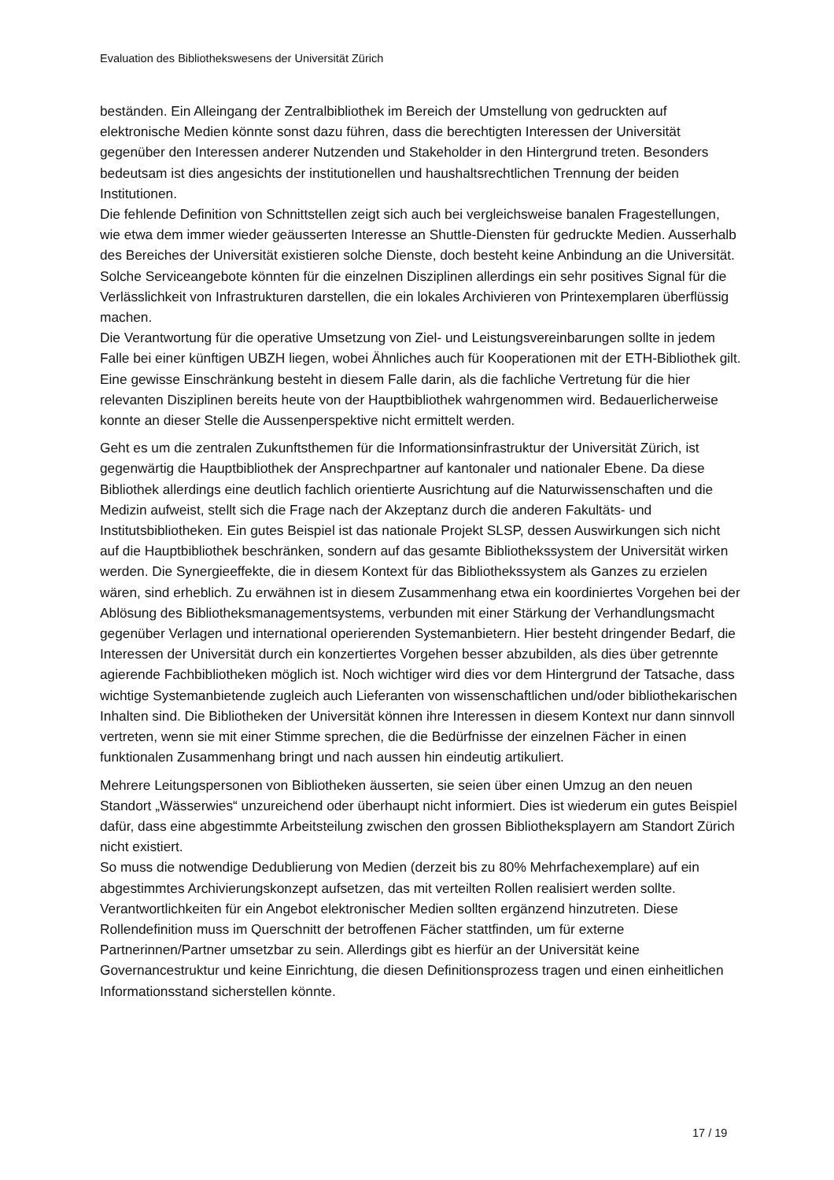Evaluation des Bibliothekswesens der Universität Zürich
beständen. Ein Alleingang der Zentralbibliothek im Bereich der Umstellung von gedruckten auf elektronische Medien könnte sonst dazu führen, dass die berechtigten Interessen der Universität gegenüber den Interessen anderer Nutzenden und Stakeholder in den Hintergrund treten. Besonders bedeutsam ist dies angesichts der institutionellen und haushaltsrechtlichen Trennung der beiden Institutionen.
Die fehlende Definition von Schnittstellen zeigt sich auch bei vergleichsweise banalen Frage­stellungen, wie etwa dem immer wieder geäusserten Interesse an Shuttle-Diensten für gedruckte Medien. Ausserhalb des Bereiches der Universität existieren solche Dienste, doch besteht keine Anbindung an die Universität. Solche Serviceangebote könnten für die einzelnen Disziplinen allerdings ein sehr positives Signal für die Verlässlichkeit von Infra­strukturen darstellen, die ein lokales Archivieren von Printexemplaren überflüssig machen.
Die Verantwortung für die operative Umsetzung von Ziel- und Leistungsvereinbarungen sollte in jedem Falle bei einer künftigen UBZH liegen, wobei Ähnliches auch für Kooperationen mit der ETH-Bibliothek gilt. Eine gewisse Einschränkung besteht in diesem Falle darin, als die fachliche Vertretung für die hier relevanten Disziplinen bereits heute von der Hauptbibliothek wahrgenommen wird. Bedauerlicherweise konnte an dieser Stelle die Aussenperspektive nicht ermittelt werden.
Geht es um die zentralen Zukunftsthemen für die Informationsinfrastruktur der Universität Zürich, ist gegenwärtig die Hauptbibliothek der Ansprechpartner auf kantonaler und nationaler Ebene. Da diese Bibliothek allerdings eine deutlich fachlich orientierte Aus­richtung auf die Naturwissenschaften und die Medizin aufweist, stellt sich die Frage nach der Akzeptanz durch die anderen Fakultäts- und Institutsbibliotheken. Ein gutes Beispiel ist das nationale Projekt SLSP, dessen Auswirkungen sich nicht auf die Hauptbibliothek beschränken, sondern auf das gesamte Bibliothekssystem der Universität wirken werden. Die Synergieeffekte, die in diesem Kontext für das Bibliothekssystem als Ganzes zu erzielen wären, sind erheblich. Zu erwähnen ist in diesem Zusammenhang etwa ein koordiniertes Vorgehen bei der Ablösung des Bibliotheksmanagementsystems, verbunden mit einer Stärkung der Verhandlungsmacht gegenüber Verlagen und international operierenden Systemanbietern. Hier besteht dringender Bedarf, die Interessen der Universität durch ein konzertiertes Vorgehen besser abzubilden, als dies über getrennte agierende Fach­bibliotheken möglich ist. Noch wichtiger wird dies vor dem Hintergrund der Tatsache, dass wichtige Systemanbietende zugleich auch Lieferanten von wissenschaftlichen und/oder bibliothekarischen Inhalten sind. Die Bibliotheken der Universität können ihre Interessen in diesem Kontext nur dann sinnvoll vertreten, wenn sie mit einer Stimme sprechen, die die Bedürfnisse der einzelnen Fächer in einen funktionalen Zusammenhang bringt und nach aussen hin eindeutig artikuliert.
Mehrere Leitungspersonen von Bibliotheken äusserten, sie seien über einen Umzug an den neuen Standort „Wässerwies“ unzureichend oder überhaupt nicht informiert. Dies ist wiederum ein gutes Beispiel dafür, dass eine abgestimmte Arbeitsteilung zwischen den grossen Bibliotheksplayern am Standort Zürich nicht existiert.
So muss die notwendige Dedublierung von Medien (derzeit bis zu 80% Mehrfachexemplare) auf ein abgestimmtes Archivierungskonzept aufsetzen, das mit verteilten Rollen realisiert werden sollte. Verantwortlichkeiten für ein Angebot elektronischer Medien sollten ergänzend hinzutreten. Diese Rollendefinition muss im Querschnitt der betroffenen Fächer stattfinden, um für externe Partnerinnen/Partner umsetzbar zu sein. Allerdings gibt es hierfür an der Universität keine Governancestruktur und keine Einrichtung, die diesen Definitionsprozess tragen und einen einheitlichen Informationsstand sicherstellen könnte.
17 / 19